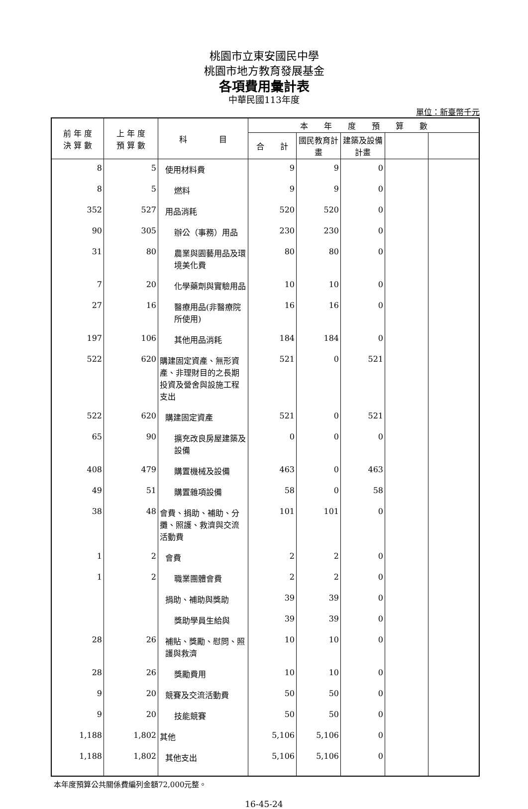桃園市立東安國民中學
桃園市地方教育發展基金
各項費用彙計表
中華民國113年度
單位：新臺幣千元
| 前 年 度 決 算 數 | 上 年 度 預 算 數 | 科 目 | 本 年 度 預 算 數 | | | | |
| --- | --- | --- | --- | --- | --- | --- | --- |
| | | | 合 計 | 國民教育計畫 | 建築及設備計畫 | | |
| 8 | 5 | 使用材料費 | 9 | 9 | 0 | | |
| 8 | 5 | 燃料 | 9 | 9 | 0 | | |
| 352 | 527 | 用品消耗 | 520 | 520 | 0 | | |
| 90 | 305 | 辦公（事務）用品 | 230 | 230 | 0 | | |
| 31 | 80 | 農業與園藝用品及環境美化費 | 80 | 80 | 0 | | |
| 7 | 20 | 化學藥劑與實驗用品 | 10 | 10 | 0 | | |
| 27 | 16 | 醫療用品(非醫療院所使用) | 16 | 16 | 0 | | |
| 197 | 106 | 其他用品消耗 | 184 | 184 | 0 | | |
| 522 | 620 | 購建固定資產、無形資產、非理財目的之長期投資及營舍與設施工程支出 | 521 | 0 | 521 | | |
| 522 | 620 | 購建固定資產 | 521 | 0 | 521 | | |
| 65 | 90 | 擴充改良房屋建築及設備 | 0 | 0 | 0 | | |
| 408 | 479 | 購置機械及設備 | 463 | 0 | 463 | | |
| 49 | 51 | 購置雜項設備 | 58 | 0 | 58 | | |
| 38 | 48 | 會費、捐助、補助、分攤、照護、救濟與交流活動費 | 101 | 101 | 0 | | |
| 1 | 2 | 會費 | 2 | 2 | 0 | | |
| 1 | 2 | 職業團體會費 | 2 | 2 | 0 | | |
| | | 捐助、補助與獎助 | 39 | 39 | 0 | | |
| | | 獎助學員生給與 | 39 | 39 | 0 | | |
| 28 | 26 | 補貼、獎勵、慰問、照護與救濟 | 10 | 10 | 0 | | |
| 28 | 26 | 獎勵費用 | 10 | 10 | 0 | | |
| 9 | 20 | 競賽及交流活動費 | 50 | 50 | 0 | | |
| 9 | 20 | 技能競賽 | 50 | 50 | 0 | | |
| 1,188 | 1,802 | 其他 | 5,106 | 5,106 | 0 | | |
| 1,188 | 1,802 | 其他支出 | 5,106 | 5,106 | 0 | | |
本年度預算公共關係費編列金額72,000元整。
16-45-24